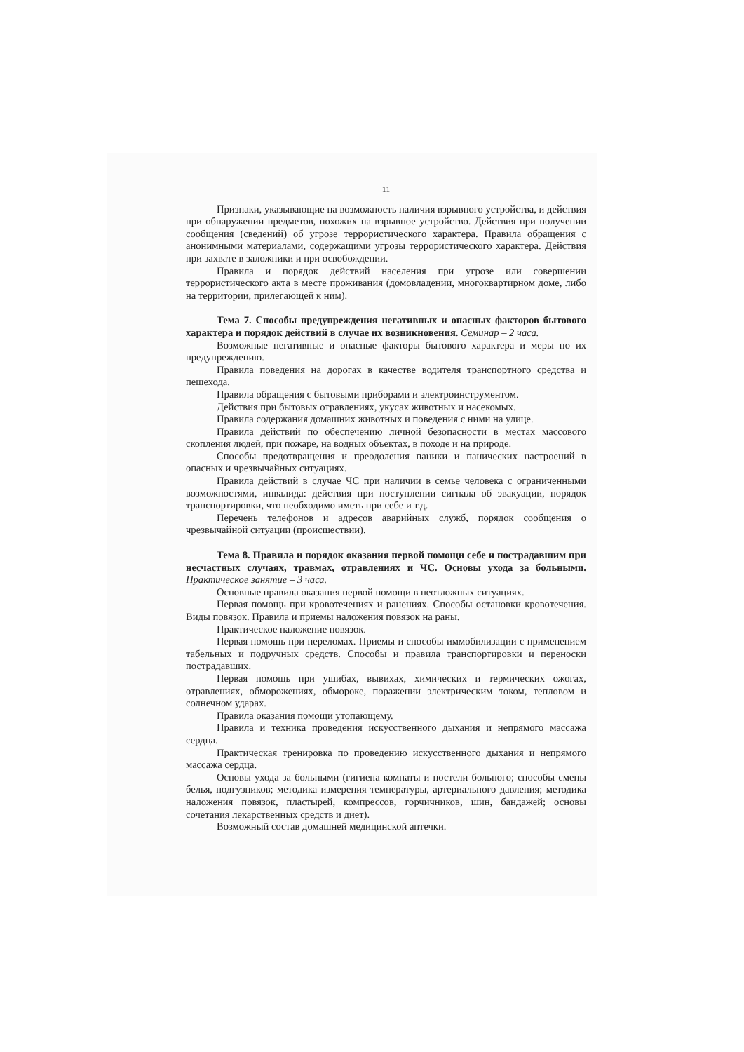11
Признаки, указывающие на возможность наличия взрывного устройства, и действия при обнаружении предметов, похожих на взрывное устройство. Действия при получении сообщения (сведений) об угрозе террористического характера. Правила обращения с анонимными материалами, содержащими угрозы террористического характера. Действия при захвате в заложники и при освобождении.
Правила и порядок действий населения при угрозе или совершении террористического акта в месте проживания (домовладении, многоквартирном доме, либо на территории, прилегающей к ним).
Тема 7. Способы предупреждения негативных и опасных факторов бытового характера и порядок действий в случае их возникновения. Семинар – 2 часа.
Возможные негативные и опасные факторы бытового характера и меры по их предупреждению.
Правила поведения на дорогах в качестве водителя транспортного средства и пешехода.
Правила обращения с бытовыми приборами и электроинструментом.
Действия при бытовых отравлениях, укусах животных и насекомых.
Правила содержания домашних животных и поведения с ними на улице.
Правила действий по обеспечению личной безопасности в местах массового скопления людей, при пожаре, на водных объектах, в походе и на природе.
Способы предотвращения и преодоления паники и панических настроений в опасных и чрезвычайных ситуациях.
Правила действий в случае ЧС при наличии в семье человека с ограниченными возможностями, инвалида: действия при поступлении сигнала об эвакуации, порядок транспортировки, что необходимо иметь при себе и т.д.
Перечень телефонов и адресов аварийных служб, порядок сообщения о чрезвычайной ситуации (происшествии).
Тема 8. Правила и порядок оказания первой помощи себе и пострадавшим при несчастных случаях, травмах, отравлениях и ЧС. Основы ухода за больными. Практическое занятие – 3 часа.
Основные правила оказания первой помощи в неотложных ситуациях.
Первая помощь при кровотечениях и ранениях. Способы остановки кровотечения. Виды повязок. Правила и приемы наложения повязок на раны.
Практическое наложение повязок.
Первая помощь при переломах. Приемы и способы иммобилизации с применением табельных и подручных средств. Способы и правила транспортировки и переноски пострадавших.
Первая помощь при ушибах, вывихах, химических и термических ожогах, отравлениях, обморожениях, обмороке, поражении электрическим током, тепловом и солнечном ударах.
Правила оказания помощи утопающему.
Правила и техника проведения искусственного дыхания и непрямого массажа сердца.
Практическая тренировка по проведению искусственного дыхания и непрямого массажа сердца.
Основы ухода за больными (гигиена комнаты и постели больного; способы смены белья, подгузников; методика измерения температуры, артериального давления; методика наложения повязок, пластырей, компрессов, горчичников, шин, бандажей; основы сочетания лекарственных средств и диет).
Возможный состав домашней медицинской аптечки.